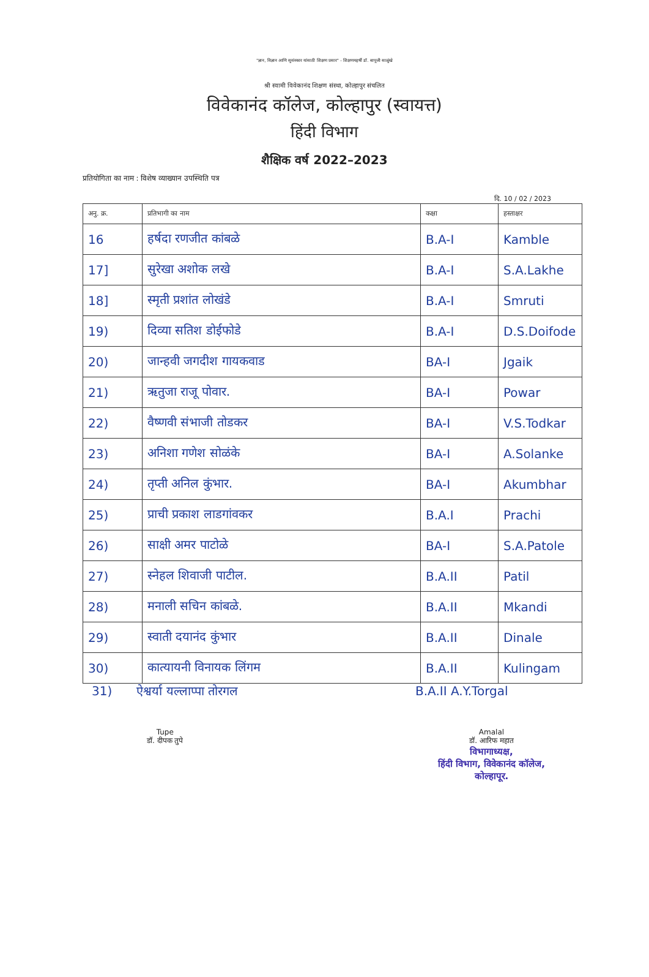"ज्ञान, विज्ञान आणि सुसंस्कार यांसाठी शिक्षण प्रसार" - शिक्षणमहर्षी डॉ. बापूजी साळुंखे
श्री स्वामी विवेकानंद शिक्षण संस्था, कोल्हापुर संचलित
विवेकानंद कॉलेज, कोल्हापुर (स्वायत्त)
हिंदी विभाग
शैक्षिक वर्ष 2022–2023
प्रतियोगिता का नाम : विशेष व्याख्यान उपस्थिति पत्र
दि. 10 / 02 / 2023
| अनु. क्र. | प्रतिभागी का नाम | कक्षा | हस्ताक्षर |
| --- | --- | --- | --- |
| 16 | हर्षदा रणजीत कांबळे | B.A-I | Kamble |
| 17] | सुरेखा अशोक लखे | B.A-I | S.A.Lakhe |
| 18] | स्मृती प्रशांत लोखंडे | B.A-I | Smruti |
| 19) | दिव्या सतिश डोईफोडे | B.A-I | D.S.Doifode |
| 20) | जान्हवी जगदीश गायकवाड | BA-I | Jgaik |
| 21) | ऋतुजा राजू पोवार. | BA-I | Powar |
| 22) | वैष्णवी संभाजी तोडकर | BA-I | V.S.Todkar |
| 23) | अनिशा गणेश सोळंके | BA-I | A.Solanke |
| 24) | तृप्ती अनिल कुंभार. | BA-I | Akumbhar |
| 25) | प्राची प्रकाश लाडगांवकर | B.A.I | Prachi |
| 26) | साक्षी अमर पाटोळे | BA-I | S.A.Patole |
| 27) | स्नेहल शिवाजी पाटील. | B.A.II | Patil |
| 28) | मनाली सचिन कांबळे. | B.A.II | Mkandi |
| 29) | स्वाती दयानंद कुंभार | B.A.II | Dinale |
| 30) | कात्यायनी विनायक लिंगम | B.A.II | Kulingam |
31) ऐश्वर्या यल्लाप्पा तोरगल B.A.II A.Y.Torgal
Tupe
डॉ. दीपक तुपे
Amalal
डॉ. आरिफ महात
विभागाध्यक्ष,
हिंदी विभाग, विवेकानंद कॉलेज,
कोल्हापूर.